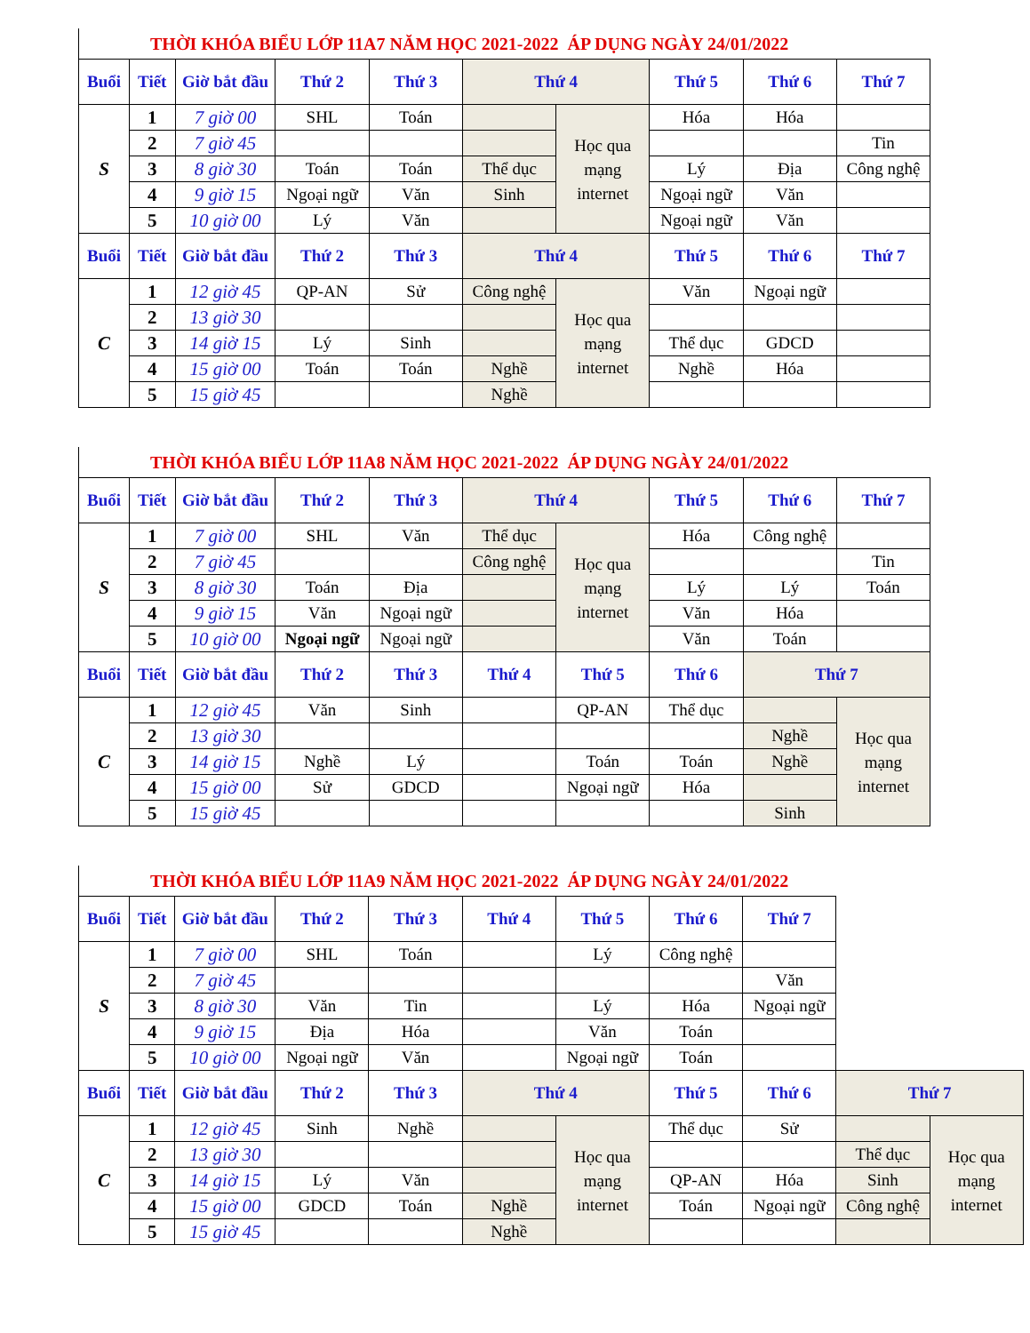| THỜI KHÓA BIỂU LỚP 11A7 NĂM HỌC 2021-2022 ÁP DỤNG NGÀY 24/01/2022 | | | | | | | | | | |
| Buổi | Tiết | Giờ bắt đầu | Thứ 2 | Thứ 3 | Thứ 4 | | Thứ 5 | Thứ 6 | Thứ 7 | |
| S | 1 | 7 giờ 00 | SHL | Toán | | Học qua mạng internet | Hóa | Hóa | | |
| | 2 | 7 giờ 45 | | | | | | | Tin | |
| | 3 | 8 giờ 30 | Toán | Toán | Thể dục | | Lý | Địa | Công nghệ | |
| | 4 | 9 giờ 15 | Ngoại ngữ | Văn | Sinh | | Ngoại ngữ | Văn | | |
| | 5 | 10 giờ 00 | Lý | Văn | | | Ngoại ngữ | Văn | | |
| Buổi | Tiết | Giờ bắt đầu | Thứ 2 | Thứ 3 | Thứ 4 | | Thứ 5 | Thứ 6 | Thứ 7 | |
| C | 1 | 12 giờ 45 | QP-AN | Sử | Công nghệ | Học qua mạng internet | Văn | Ngoại ngữ | | |
| | 2 | 13 giờ 30 | | | | | | | | |
| | 3 | 14 giờ 15 | Lý | Sinh | | | Thể dục | GDCD | | |
| | 4 | 15 giờ 00 | Toán | Toán | Nghề | | Nghề | Hóa | | |
| | 5 | 15 giờ 45 | | | Nghề | | | | | |
| THỜI KHÓA BIỂU LỚP 11A8 NĂM HỌC 2021-2022 ÁP DỤNG NGÀY 24/01/2022 | | | | | | | | | | |
| Buổi | Tiết | Giờ bắt đầu | Thứ 2 | Thứ 3 | Thứ 4 | | Thứ 5 | Thứ 6 | Thứ 7 | |
| S | 1 | 7 giờ 00 | SHL | Văn | Thể dục | Học qua mạng internet | Hóa | Công nghệ | | |
| | 2 | 7 giờ 45 | | | Công nghệ | | | | Tin | |
| | 3 | 8 giờ 30 | Toán | Địa | | | Lý | Lý | Toán | |
| | 4 | 9 giờ 15 | Văn | Ngoại ngữ | | | Văn | Hóa | | |
| | 5 | 10 giờ 00 | Ngoại ngữ | Ngoại ngữ | | | Văn | Toán | | |
| Buổi | Tiết | Giờ bắt đầu | Thứ 2 | Thứ 3 | Thứ 4 | Thứ 5 | Thứ 6 | Thứ 7 | | |
| C | 1 | 12 giờ 45 | Văn | Sinh | | QP-AN | Thể dục | | Học qua mạng internet | |
| | 2 | 13 giờ 30 | | | | | | Nghề | | |
| | 3 | 14 giờ 15 | Nghề | Lý | | Toán | Toán | Nghề | | |
| | 4 | 15 giờ 00 | Sử | GDCD | | Ngoại ngữ | Hóa | | | |
| | 5 | 15 giờ 45 | | | | | | Sinh | | |
| THỜI KHÓA BIỂU LỚP 11A9 NĂM HỌC 2021-2022 ÁP DỤNG NGÀY 24/01/2022 | | | | | | | | | | |
| Buổi | Tiết | Giờ bắt đầu | Thứ 2 | Thứ 3 | Thứ 4 | Thứ 5 | Thứ 6 | Thứ 7 | | |
| S | 1 | 7 giờ 00 | SHL | Toán | | Lý | Công nghệ | | | |
| | 2 | 7 giờ 45 | | | | | | Văn | | |
| | 3 | 8 giờ 30 | Văn | Tin | | Lý | Hóa | Ngoại ngữ | | |
| | 4 | 9 giờ 15 | Địa | Hóa | | Văn | Toán | | | |
| | 5 | 10 giờ 00 | Ngoại ngữ | Văn | | Ngoại ngữ | Toán | | | |
| Buổi | Tiết | Giờ bắt đầu | Thứ 2 | Thứ 3 | Thứ 4 | | Thứ 5 | Thứ 6 | Thứ 7 | |
| C | 1 | 12 giờ 45 | Sinh | Nghề | | Học qua mạng internet | Thể dục | Sử | | Học qua mạng internet |
| | 2 | 13 giờ 30 | | | | | | | Thể dục | |
| | 3 | 14 giờ 15 | Lý | Văn | | | QP-AN | Hóa | Sinh | |
| | 4 | 15 giờ 00 | GDCD | Toán | Nghề | | Toán | Ngoại ngữ | Công nghệ | |
| | 5 | 15 giờ 45 | | | Nghề | | | | | |